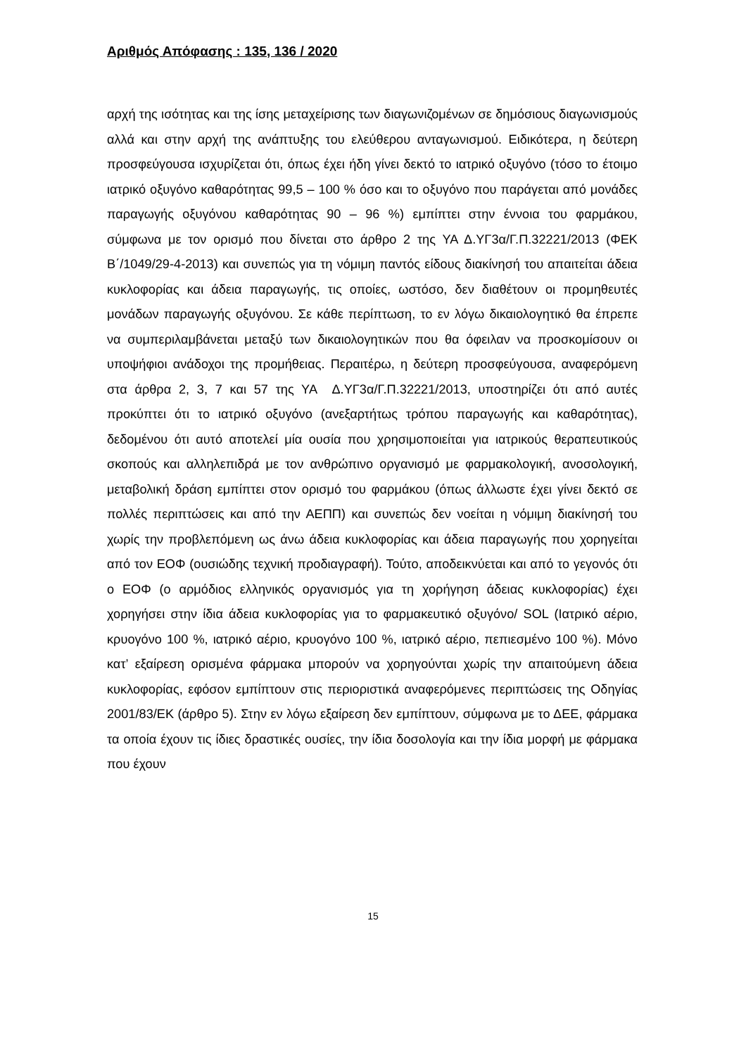Αριθμός Απόφασης : 135, 136 / 2020
αρχή της ισότητας και της ίσης μεταχείρισης των διαγωνιζομένων σε δημόσιους διαγωνισμούς αλλά και στην αρχή της ανάπτυξης του ελεύθερου ανταγωνισμού. Ειδικότερα, η δεύτερη προσφεύγουσα ισχυρίζεται ότι, όπως έχει ήδη γίνει δεκτό το ιατρικό οξυγόνο (τόσο το έτοιμο ιατρικό οξυγόνο καθαρότητας 99,5 – 100 % όσο και το οξυγόνο που παράγεται από μονάδες παραγωγής οξυγόνου καθαρότητας 90 – 96 %) εμπίπτει στην έννοια του φαρμάκου, σύμφωνα με τον ορισμό που δίνεται στο άρθρο 2 της ΥΑ Δ.ΥΓ3α/Γ.Π.32221/2013 (ΦΕΚ Β΄/1049/29-4-2013) και συνεπώς για τη νόμιμη παντός είδους διακίνησή του απαιτείται άδεια κυκλοφορίας και άδεια παραγωγής, τις οποίες, ωστόσο, δεν διαθέτουν οι προμηθευτές μονάδων παραγωγής οξυγόνου. Σε κάθε περίπτωση, το εν λόγω δικαιολογητικό θα έπρεπε να συμπεριλαμβάνεται μεταξύ των δικαιολογητικών που θα όφειλαν να προσκομίσουν οι υποψήφιοι ανάδοχοι της προμήθειας. Περαιτέρω, η δεύτερη προσφεύγουσα, αναφερόμενη στα άρθρα 2, 3, 7 και 57 της ΥΑ Δ.ΥΓ3α/Γ.Π.32221/2013, υποστηρίζει ότι από αυτές προκύπτει ότι το ιατρικό οξυγόνο (ανεξαρτήτως τρόπου παραγωγής και καθαρότητας), δεδομένου ότι αυτό αποτελεί μία ουσία που χρησιμοποιείται για ιατρικούς θεραπευτικούς σκοπούς και αλληλεπιδρά με τον ανθρώπινο οργανισμό με φαρμακολογική, ανοσολογική, μεταβολική δράση εμπίπτει στον ορισμό του φαρμάκου (όπως άλλωστε έχει γίνει δεκτό σε πολλές περιπτώσεις και από την ΑΕΠΠ) και συνεπώς δεν νοείται η νόμιμη διακίνησή του χωρίς την προβλεπόμενη ως άνω άδεια κυκλοφορίας και άδεια παραγωγής που χορηγείται από τον ΕΟΦ (ουσιώδης τεχνική προδιαγραφή). Τούτο, αποδεικνύεται και από το γεγονός ότι ο ΕΟΦ (ο αρμόδιος ελληνικός οργανισμός για τη χορήγηση άδειας κυκλοφορίας) έχει χορηγήσει στην ίδια άδεια κυκλοφορίας για το φαρμακευτικό οξυγόνο/ SOL (Ιατρικό αέριο, κρυογόνο 100 %, ιατρικό αέριο, κρυογόνο 100 %, ιατρικό αέριο, πεπιεσμένο 100 %). Μόνο κατ’ εξαίρεση ορισμένα φάρμακα μπορούν να χορηγούνται χωρίς την απαιτούμενη άδεια κυκλοφορίας, εφόσον εμπίπτουν στις περιοριστικά αναφερόμενες περιπτώσεις της Οδηγίας 2001/83/ΕΚ (άρθρο 5). Στην εν λόγω εξαίρεση δεν εμπίπτουν, σύμφωνα με το ΔΕΕ, φάρμακα τα οποία έχουν τις ίδιες δραστικές ουσίες, την ίδια δοσολογία και την ίδια μορφή με φάρμακα που έχουν
15